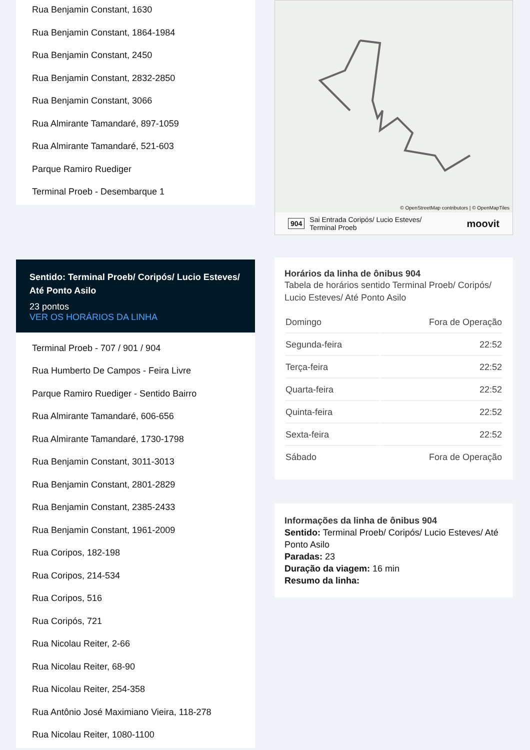Rua Benjamin Constant, 1630
Rua Benjamin Constant, 1864-1984
Rua Benjamin Constant, 2450
Rua Benjamin Constant, 2832-2850
Rua Benjamin Constant, 3066
Rua Almirante Tamandaré, 897-1059
Rua Almirante Tamandaré, 521-603
Parque Ramiro Ruediger
Terminal Proeb - Desembarque 1
Sentido: Terminal Proeb/ Coripós/ Lucio Esteves/ Até Ponto Asilo
23 pontos
VER OS HORÁRIOS DA LINHA
Terminal Proeb - 707 / 901 / 904
Rua Humberto De Campos - Feira Livre
Parque Ramiro Ruediger - Sentido Bairro
Rua Almirante Tamandaré, 606-656
Rua Almirante Tamandaré, 1730-1798
Rua Benjamin Constant, 3011-3013
Rua Benjamin Constant, 2801-2829
Rua Benjamin Constant, 2385-2433
Rua Benjamin Constant, 1961-2009
Rua Coripos, 182-198
Rua Coripos, 214-534
Rua Coripos, 516
Rua Coripós, 721
Rua Nicolau Reiter, 2-66
Rua Nicolau Reiter, 68-90
Rua Nicolau Reiter, 254-358
Rua Antônio José Maximiano Vieira, 118-278
Rua Nicolau Reiter, 1080-1100
© OpenStreetMap contributors | © OpenMapTiles
904 Sai Entrada Coripós/ Lucio Esteves/
Terminal Proeb moovit
Horários da linha de ônibus 904
Tabela de horários sentido Terminal Proeb/ Coripós/ Lucio Esteves/ Até Ponto Asilo
| Domingo | Fora de Operação |
| Segunda-feira | 22:52 |
| Terça-feira | 22:52 |
| Quarta-feira | 22:52 |
| Quinta-feira | 22:52 |
| Sexta-feira | 22:52 |
| Sábado | Fora de Operação |
Informações da linha de ônibus 904
Sentido: Terminal Proeb/ Coripós/ Lucio Esteves/ Até Ponto Asilo
Paradas: 23
Duração da viagem: 16 min
Resumo da linha: